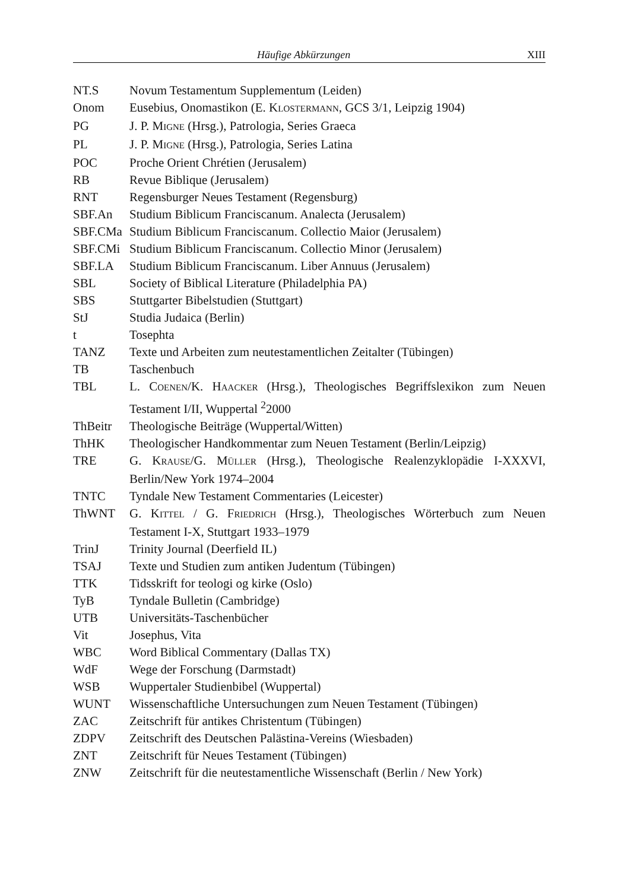Häufige Abkürzungen XIII
| NT.S | Novum Testamentum Supplementum (Leiden) |
| Onom | Eusebius, Onomastikon (E. K LOSTERMANN , GCS 3/1, Leipzig 1904) |
| PG | J. P. M IGNE (Hrsg.), Patrologia, Series Graeca |
| PL | J. P. M IGNE (Hrsg.), Patrologia, Series Latina |
| POC | Proche Orient Chrétien (Jerusalem) |
| RB | Revue Biblique (Jerusalem) |
| RNT | Regensburger Neues Testament (Regensburg) |
| SBF.An | Studium Biblicum Franciscanum. Analecta (Jerusalem) |
| SBF.CMa | Studium Biblicum Franciscanum. Collectio Maior (Jerusalem) |
| SBF.CMi | Studium Biblicum Franciscanum. Collectio Minor (Jerusalem) |
| SBF.LA | Studium Biblicum Franciscanum. Liber Annuus (Jerusalem) |
| SBL | Society of Biblical Literature (Philadelphia PA) |
| SBS | Stuttgarter Bibelstudien (Stuttgart) |
| StJ | Studia Judaica (Berlin) |
| t | Tosephta |
| TANZ | Texte und Arbeiten zum neutestamentlichen Zeitalter (Tübingen) |
| TB | Taschenbuch |
| TBL | L. C OENEN /K. H AACKER (Hrsg.), Theologisches Begriffslexikon zum Neuen Testament I/II, Wuppertal <sup>2</sup>2000 |
| ThBeitr | Theologische Beiträge (Wuppertal/Witten) |
| ThHK | Theologischer Handkommentar zum Neuen Testament (Berlin/Leipzig) |
| TRE | G. K RAUSE /G. M ÜLLER (Hrsg.), Theologische Realenzyklopädie I-XXXVI, Berlin/New York 1974–2004 |
| TNTC | Tyndale New Testament Commentaries (Leicester) |
| ThWNT | G. K ITTEL / G. F RIEDRICH (Hrsg.), Theologisches Wörterbuch zum Neuen Testament I-X, Stuttgart 1933–1979 |
| TrinJ | Trinity Journal (Deerfield IL) |
| TSAJ | Texte und Studien zum antiken Judentum (Tübingen) |
| TTK | Tidsskrift for teologi og kirke (Oslo) |
| TyB | Tyndale Bulletin (Cambridge) |
| UTB | Universitäts-Taschenbücher |
| Vit | Josephus, Vita |
| WBC | Word Biblical Commentary (Dallas TX) |
| WdF | Wege der Forschung (Darmstadt) |
| WSB | Wuppertaler Studienbibel (Wuppertal) |
| WUNT | Wissenschaftliche Untersuchungen zum Neuen Testament (Tübingen) |
| ZAC | Zeitschrift für antikes Christentum (Tübingen) |
| ZDPV | Zeitschrift des Deutschen Palästina-Vereins (Wiesbaden) |
| ZNT | Zeitschrift für Neues Testament (Tübingen) |
| ZNW | Zeitschrift für die neutestamentliche Wissenschaft (Berlin / New York) |